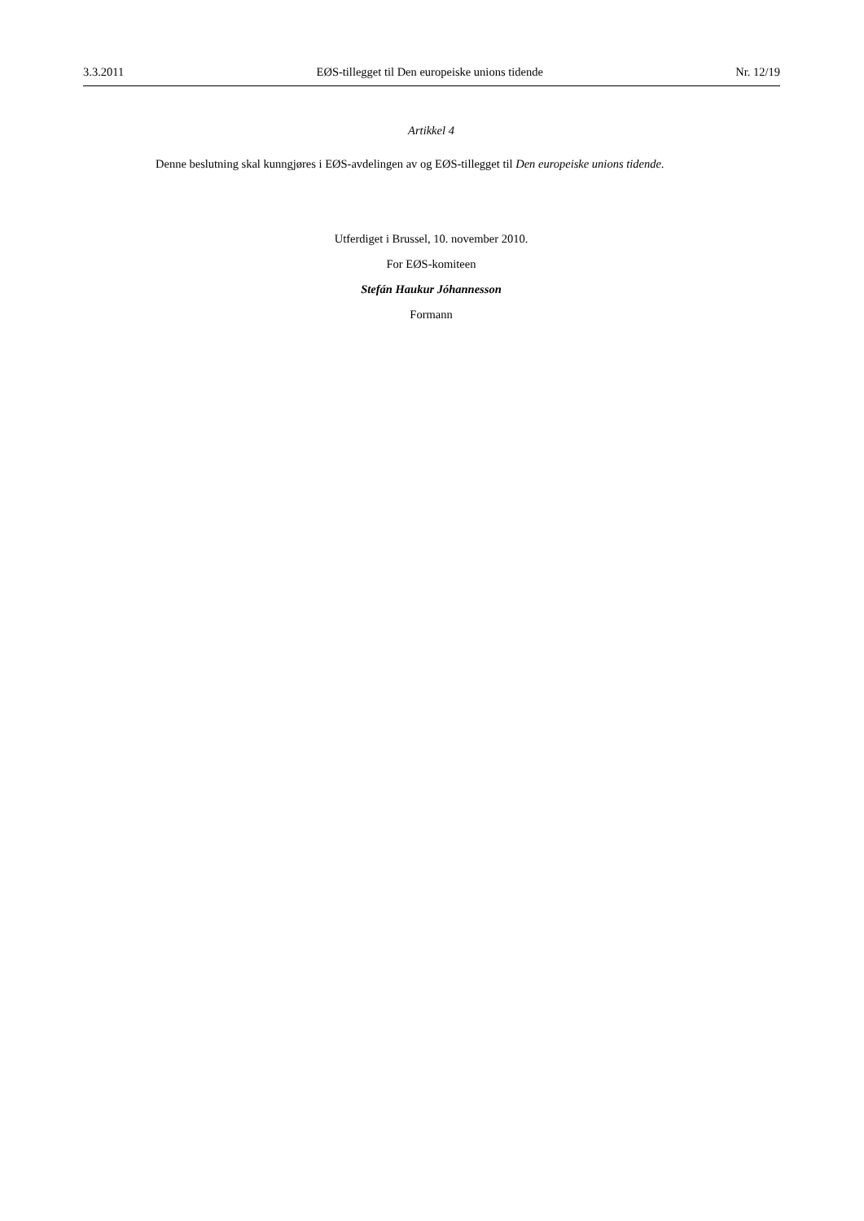3.3.2011 EØS-tillegget til Den europeiske unions tidende Nr. 12/19
Artikkel 4
Denne beslutning skal kunngjøres i EØS-avdelingen av og EØS-tillegget til Den europeiske unions tidende.
Utferdiget i Brussel, 10. november 2010.
For EØS-komiteen
Stefán Haukur Jóhannesson
Formann